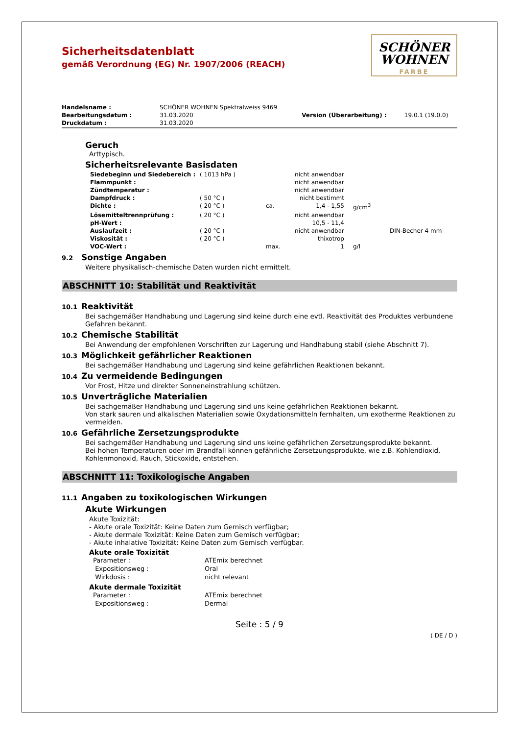SCHÖNER
WOHNEN
FARBE
Sicherheitsdatenblatt
gemäß Verordnung (EG) Nr. 1907/2006 (REACH)
| Handelsname : | SCHÖNER WOHNEN Spektralweiss 9469 | | |
| Bearbeitungsdatum : | 31.03.2020 | Version (Überarbeitung) : | 19.0.1 (19.0.0) |
| Druckdatum : | 31.03.2020 | | |
Geruch
Arttypisch.
Sicherheitsrelevante Basisdaten
| Siedebeginn und Siedebereich : | ( 1013 hPa ) | | nicht anwendbar | | |
| Flammpunkt : | | | nicht anwendbar | | |
| Zündtemperatur : | | | nicht anwendbar | | |
| Dampfdruck : | ( 50 °C ) | | nicht bestimmt | | |
| Dichte : | ( 20 °C ) | ca. | 1,4 - 1,55 | g/cm<sup>3</sup> | |
| Lösemitteltrennprüfung : | ( 20 °C ) | | nicht anwendbar | | |
| pH-Wert : | | | 10,5 - 11,4 | | |
| Auslaufzeit : | ( 20 °C ) | | nicht anwendbar | | DIN-Becher 4 mm |
| Viskosität : | ( 20 °C ) | | thixotrop | | |
| VOC-Wert : | | max. | 1 | g/l | |
9.2 Sonstige Angaben
Weitere physikalisch-chemische Daten wurden nicht ermittelt.
ABSCHNITT 10: Stabilität und Reaktivität
10.1 Reaktivität
Bei sachgemäßer Handhabung und Lagerung sind keine durch eine evtl. Reaktivität des Produktes verbundene Gefahren bekannt.
10.2 Chemische Stabilität
Bei Anwendung der empfohlenen Vorschriften zur Lagerung und Handhabung stabil (siehe Abschnitt 7).
10.3 Möglichkeit gefährlicher Reaktionen
Bei sachgemäßer Handhabung und Lagerung sind keine gefährlichen Reaktionen bekannt.
10.4 Zu vermeidende Bedingungen
Vor Frost, Hitze und direkter Sonneneinstrahlung schützen.
10.5 Unverträgliche Materialien
Bei sachgemäßer Handhabung und Lagerung sind uns keine gefährlichen Reaktionen bekannt.
Von stark sauren und alkalischen Materialien sowie Oxydationsmitteln fernhalten, um exotherme Reaktionen zu vermeiden.
10.6 Gefährliche Zersetzungsprodukte
Bei sachgemäßer Handhabung und Lagerung sind uns keine gefährlichen Zersetzungsprodukte bekannt.
Bei hohen Temperaturen oder im Brandfall können gefährliche Zersetzungsprodukte, wie z.B. Kohlendioxid, Kohlenmonoxid, Rauch, Stickoxide, entstehen.
ABSCHNITT 11: Toxikologische Angaben
11.1 Angaben zu toxikologischen Wirkungen
Akute Wirkungen
Akute Toxizität:
- Akute orale Toxizität: Keine Daten zum Gemisch verfügbar;
- Akute dermale Toxizität: Keine Daten zum Gemisch verfügbar;
- Akute inhalative Toxizität: Keine Daten zum Gemisch verfügbar.
Akute orale Toxizität
| Parameter : | ATEmix berechnet |
| Expositionsweg : | Oral |
| Wirkdosis : | nicht relevant |
Akute dermale Toxizität
| Parameter : | ATEmix berechnet |
| Expositionsweg : | Dermal |
Seite : 5 / 9
( DE / D )